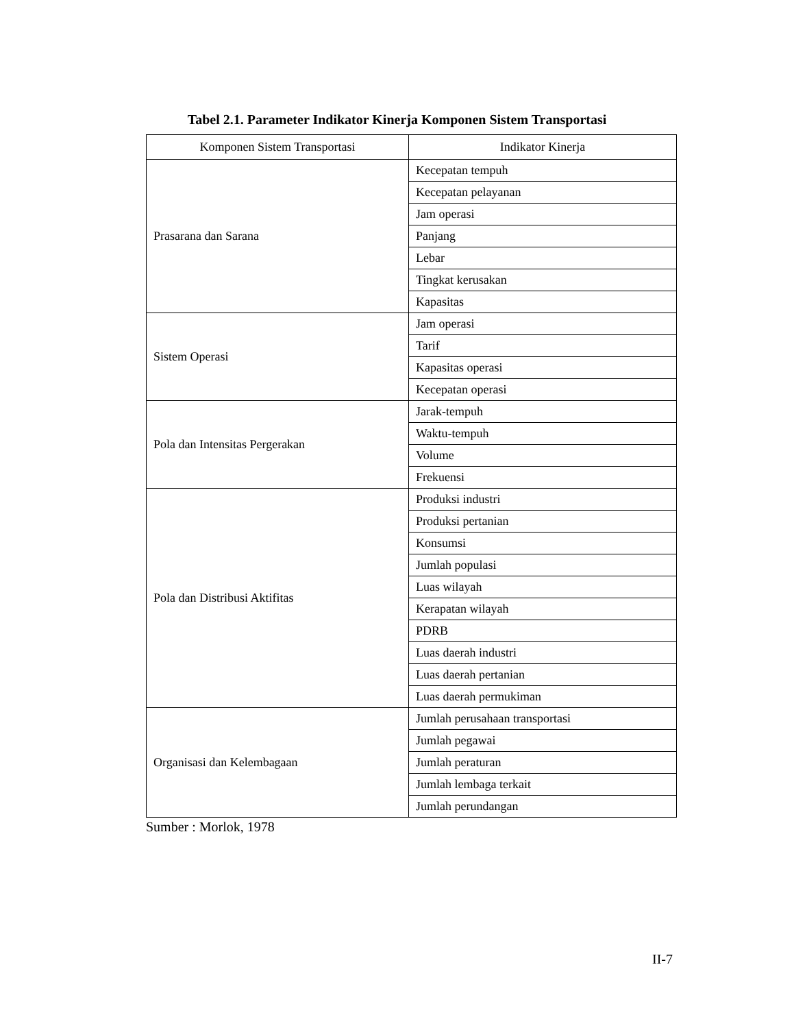Tabel 2.1. Parameter Indikator Kinerja Komponen Sistem Transportasi
| Komponen Sistem Transportasi | Indikator Kinerja |
| --- | --- |
| Prasarana dan Sarana | Kecepatan tempuh |
| | Kecepatan pelayanan |
| | Jam operasi |
| | Panjang |
| | Lebar |
| | Tingkat kerusakan |
| | Kapasitas |
| Sistem Operasi | Jam operasi |
| | Tarif |
| | Kapasitas operasi |
| | Kecepatan operasi |
| Pola dan Intensitas Pergerakan | Jarak-tempuh |
| | Waktu-tempuh |
| | Volume |
| | Frekuensi |
| Pola dan Distribusi Aktifitas | Produksi industri |
| | Produksi pertanian |
| | Konsumsi |
| | Jumlah populasi |
| | Luas wilayah |
| | Kerapatan wilayah |
| | PDRB |
| | Luas daerah industri |
| | Luas daerah pertanian |
| | Luas daerah permukiman |
| Organisasi dan Kelembagaan | Jumlah perusahaan transportasi |
| | Jumlah pegawai |
| | Jumlah peraturan |
| | Jumlah lembaga terkait |
| | Jumlah perundangan |
Sumber : Morlok, 1978
II-7